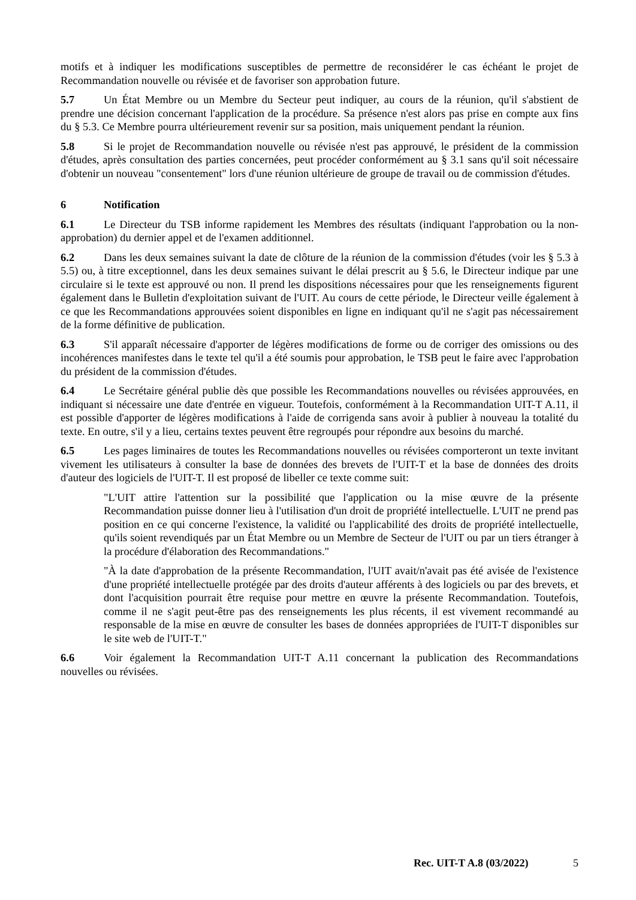motifs et à indiquer les modifications susceptibles de permettre de reconsidérer le cas échéant le projet de Recommandation nouvelle ou révisée et de favoriser son approbation future.
5.7 Un État Membre ou un Membre du Secteur peut indiquer, au cours de la réunion, qu'il s'abstient de prendre une décision concernant l'application de la procédure. Sa présence n'est alors pas prise en compte aux fins du § 5.3. Ce Membre pourra ultérieurement revenir sur sa position, mais uniquement pendant la réunion.
5.8 Si le projet de Recommandation nouvelle ou révisée n'est pas approuvé, le président de la commission d'études, après consultation des parties concernées, peut procéder conformément au § 3.1 sans qu'il soit nécessaire d'obtenir un nouveau "consentement" lors d'une réunion ultérieure de groupe de travail ou de commission d'études.
6 Notification
6.1 Le Directeur du TSB informe rapidement les Membres des résultats (indiquant l'approbation ou la non-approbation) du dernier appel et de l'examen additionnel.
6.2 Dans les deux semaines suivant la date de clôture de la réunion de la commission d'études (voir les § 5.3 à 5.5) ou, à titre exceptionnel, dans les deux semaines suivant le délai prescrit au § 5.6, le Directeur indique par une circulaire si le texte est approuvé ou non. Il prend les dispositions nécessaires pour que les renseignements figurent également dans le Bulletin d'exploitation suivant de l'UIT. Au cours de cette période, le Directeur veille également à ce que les Recommandations approuvées soient disponibles en ligne en indiquant qu'il ne s'agit pas nécessairement de la forme définitive de publication.
6.3 S'il apparaît nécessaire d'apporter de légères modifications de forme ou de corriger des omissions ou des incohérences manifestes dans le texte tel qu'il a été soumis pour approbation, le TSB peut le faire avec l'approbation du président de la commission d'études.
6.4 Le Secrétaire général publie dès que possible les Recommandations nouvelles ou révisées approuvées, en indiquant si nécessaire une date d'entrée en vigueur. Toutefois, conformément à la Recommandation UIT-T A.11, il est possible d'apporter de légères modifications à l'aide de corrigenda sans avoir à publier à nouveau la totalité du texte. En outre, s'il y a lieu, certains textes peuvent être regroupés pour répondre aux besoins du marché.
6.5 Les pages liminaires de toutes les Recommandations nouvelles ou révisées comporteront un texte invitant vivement les utilisateurs à consulter la base de données des brevets de l'UIT-T et la base de données des droits d'auteur des logiciels de l'UIT-T. Il est proposé de libeller ce texte comme suit:
"L'UIT attire l'attention sur la possibilité que l'application ou la mise œuvre de la présente Recommandation puisse donner lieu à l'utilisation d'un droit de propriété intellectuelle. L'UIT ne prend pas position en ce qui concerne l'existence, la validité ou l'applicabilité des droits de propriété intellectuelle, qu'ils soient revendiqués par un État Membre ou un Membre de Secteur de l'UIT ou par un tiers étranger à la procédure d'élaboration des Recommandations."
"À la date d'approbation de la présente Recommandation, l'UIT avait/n'avait pas été avisée de l'existence d'une propriété intellectuelle protégée par des droits d'auteur afférents à des logiciels ou par des brevets, et dont l'acquisition pourrait être requise pour mettre en œuvre la présente Recommandation. Toutefois, comme il ne s'agit peut-être pas des renseignements les plus récents, il est vivement recommandé au responsable de la mise en œuvre de consulter les bases de données appropriées de l'UIT-T disponibles sur le site web de l'UIT-T."
6.6 Voir également la Recommandation UIT-T A.11 concernant la publication des Recommandations nouvelles ou révisées.
Rec. UIT-T A.8 (03/2022) 5